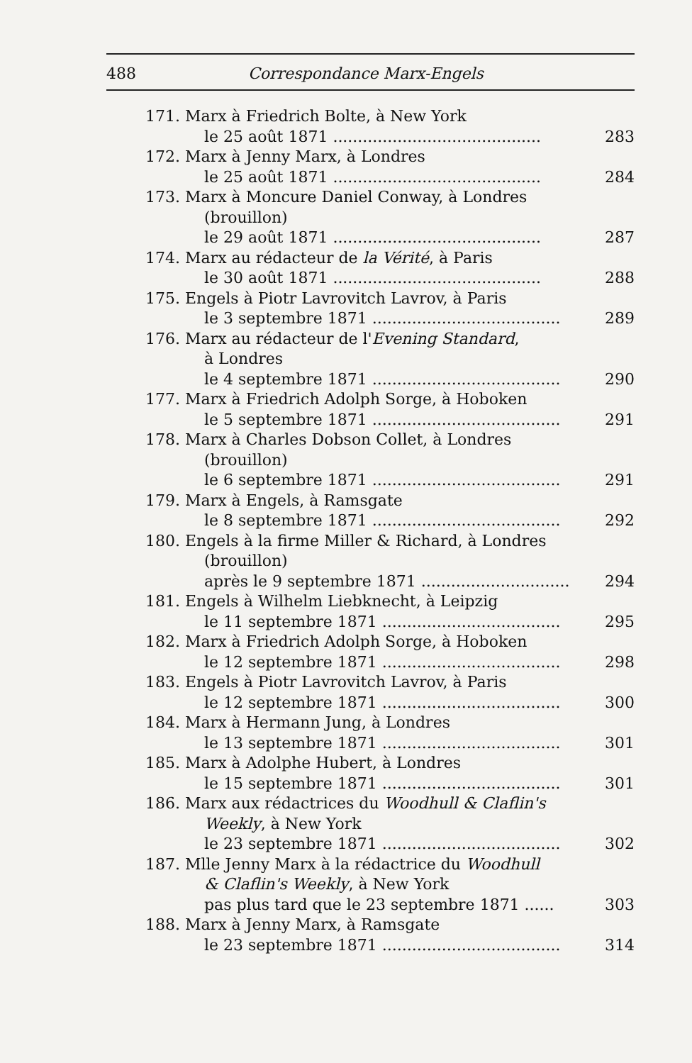488 Correspondance Marx-Engels
171. Marx à Friedrich Bolte, à New York
le 25 août 1871 .......................................... 283
172. Marx à Jenny Marx, à Londres
le 25 août 1871 .......................................... 284
173. Marx à Moncure Daniel Conway, à Londres
(brouillon)
le 29 août 1871 .......................................... 287
174. Marx au rédacteur de la Vérité, à Paris
le 30 août 1871 .......................................... 288
175. Engels à Piotr Lavrovitch Lavrov, à Paris
le 3 septembre 1871 ...................................... 289
176. Marx au rédacteur de l'Evening Standard,
à Londres
le 4 septembre 1871 ...................................... 290
177. Marx à Friedrich Adolph Sorge, à Hoboken
le 5 septembre 1871 ...................................... 291
178. Marx à Charles Dobson Collet, à Londres
(brouillon)
le 6 septembre 1871 ...................................... 291
179. Marx à Engels, à Ramsgate
le 8 septembre 1871 ...................................... 292
180. Engels à la firme Miller & Richard, à Londres
(brouillon)
après le 9 septembre 1871 .............................. 294
181. Engels à Wilhelm Liebknecht, à Leipzig
le 11 septembre 1871 .................................... 295
182. Marx à Friedrich Adolph Sorge, à Hoboken
le 12 septembre 1871 .................................... 298
183. Engels à Piotr Lavrovitch Lavrov, à Paris
le 12 septembre 1871 .................................... 300
184. Marx à Hermann Jung, à Londres
le 13 septembre 1871 .................................... 301
185. Marx à Adolphe Hubert, à Londres
le 15 septembre 1871 .................................... 301
186. Marx aux rédactrices du Woodhull & Claflin's
Weekly, à New York
le 23 septembre 1871 .................................... 302
187. Mlle Jenny Marx à la rédactrice du Woodhull
& Claflin's Weekly, à New York
pas plus tard que le 23 septembre 1871 ...... 303
188. Marx à Jenny Marx, à Ramsgate
le 23 septembre 1871 .................................... 314